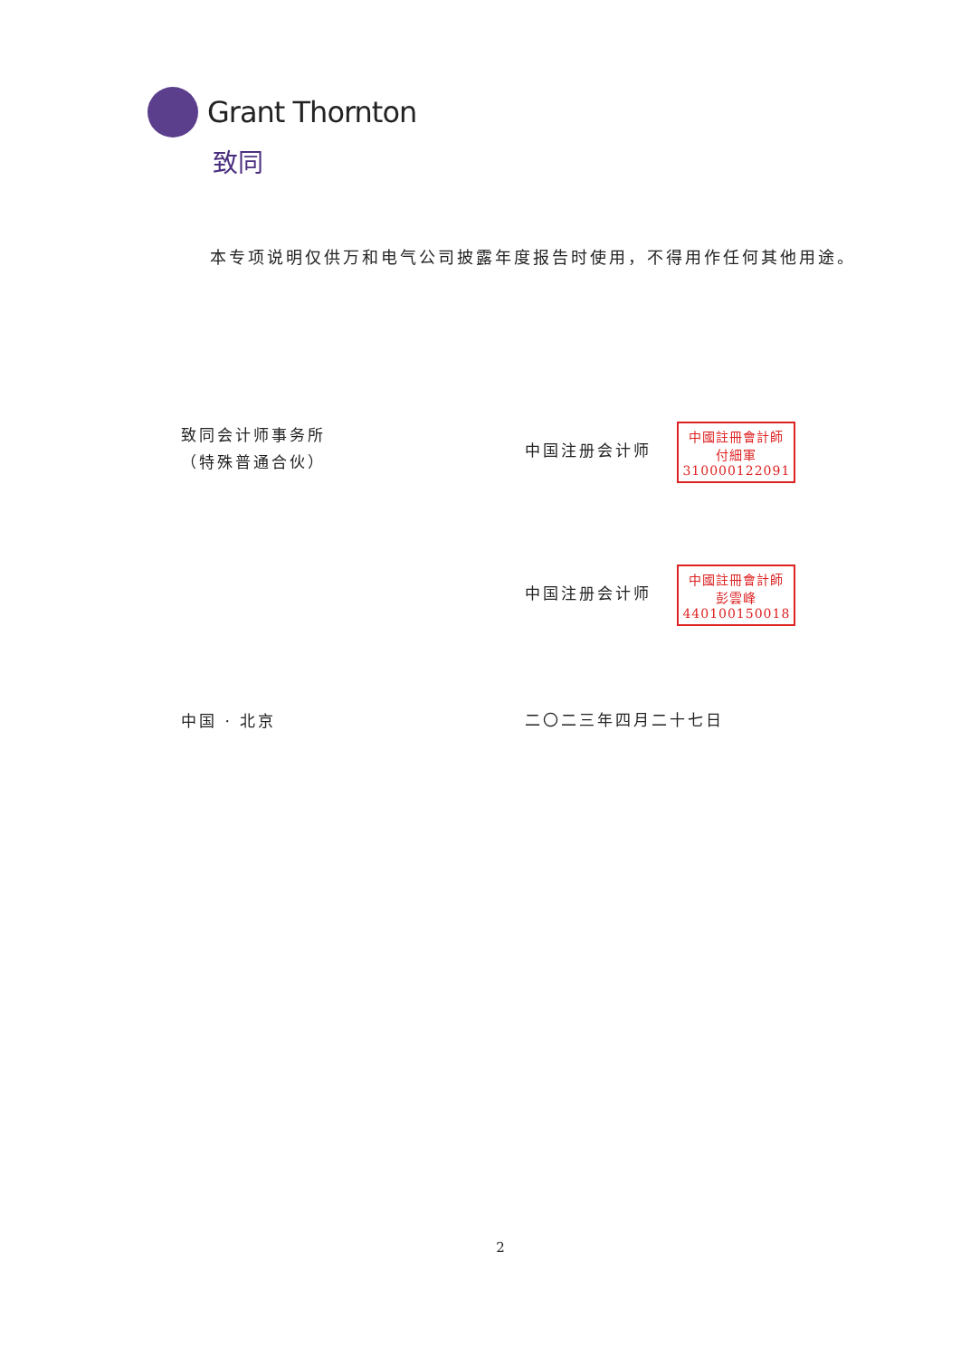Grant Thornton
致同
本专项说明仅供万和电气公司披露年度报告时使用，不得用作任何其他用途。
致同会计师事务所
（特殊普通合伙）
中国注册会计师 中國註冊會計師
付細軍
310000122091
中国注册会计师 中國註冊會計師
彭雲峰
440100150018
中国 · 北京
二〇二三年四月二十七日
2